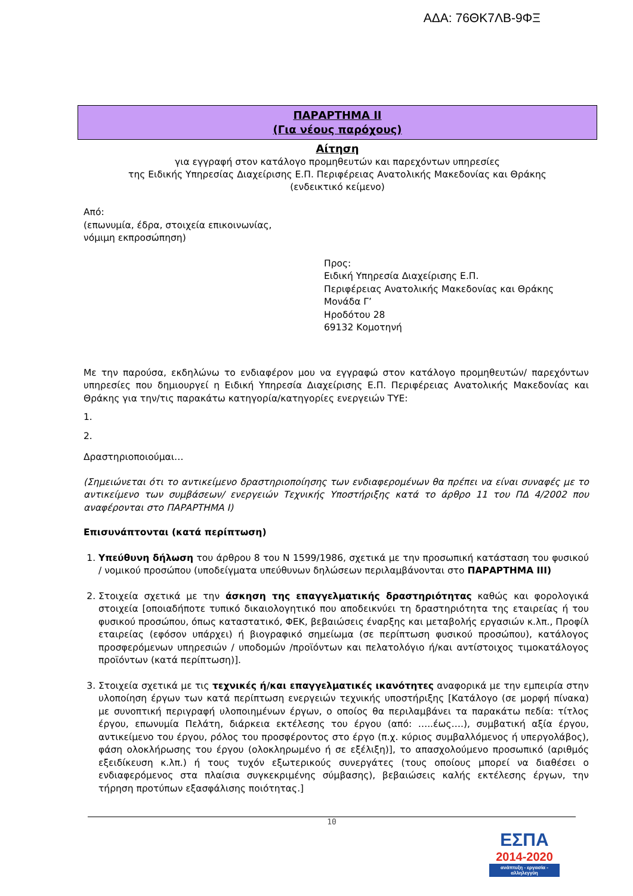ΑΔΑ: 76ΘΚ7ΛΒ-9ΦΞ
ΠΑΡΑΡΤΗΜΑ ΙΙ
(Για νέους παρόχους)
Αίτηση
για εγγραφή στον κατάλογο προμηθευτών και παρεχόντων υπηρεσίες
της Ειδικής Υπηρεσίας Διαχείρισης Ε.Π. Περιφέρειας Ανατολικής Μακεδονίας και Θράκης
(ενδεικτικό κείμενο)
Από:
(επωνυμία, έδρα, στοιχεία επικοινωνίας,
νόμιμη εκπροσώπηση)
Προς:
Ειδική Υπηρεσία Διαχείρισης Ε.Π.
Περιφέρειας Ανατολικής Μακεδονίας και Θράκης
Μονάδα Γ’
Ηροδότου 28
69132 Κομοτηνή
Με την παρούσα, εκδηλώνω το ενδιαφέρον μου να εγγραφώ στον κατάλογο προμηθευτών/ παρεχόντων υπηρεσίες που δημιουργεί η Ειδική Υπηρεσία Διαχείρισης Ε.Π. Περιφέρειας Ανατολικής Μακεδονίας και Θράκης για την/τις παρακάτω κατηγορία/κατηγορίες ενεργειών ΤΥΕ:
1.
2.
Δραστηριοποιούμαι…
(Σημειώνεται ότι το αντικείμενο δραστηριοποίησης των ενδιαφερομένων θα πρέπει να είναι συναφές με το αντικείμενο των συμβάσεων/ ενεργειών Τεχνικής Υποστήριξης κατά το άρθρο 11 του ΠΔ 4/2002 που αναφέρονται στο ΠΑΡΑΡΤΗΜΑ Ι)
Επισυνάπτονται (κατά περίπτωση)
1. Υπεύθυνη δήλωση του άρθρου 8 του Ν 1599/1986, σχετικά με την προσωπική κατάσταση του φυσικού / νομικού προσώπου (υποδείγματα υπεύθυνων δηλώσεων περιλαμβάνονται στο ΠΑΡΑΡΤΗΜΑ ΙΙΙ)
2. Στοιχεία σχετικά με την άσκηση της επαγγελματικής δραστηριότητας καθώς και φορολογικά στοιχεία [οποιαδήποτε τυπικό δικαιολογητικό που αποδεικνύει τη δραστηριότητα της εταιρείας ή του φυσικού προσώπου, όπως καταστατικό, ΦΕΚ, βεβαιώσεις έναρξης και μεταβολής εργασιών κ.λπ., Προφίλ εταιρείας (εφόσον υπάρχει) ή βιογραφικό σημείωμα (σε περίπτωση φυσικού προσώπου), κατάλογος προσφερόμενων υπηρεσιών / υποδομών /προϊόντων και πελατολόγιο ή/και αντίστοιχος τιμοκατάλογος προϊόντων (κατά περίπτωση)].
3. Στοιχεία σχετικά με τις τεχνικές ή/και επαγγελματικές ικανότητες αναφορικά με την εμπειρία στην υλοποίηση έργων των κατά περίπτωση ενεργειών τεχνικής υποστήριξης [Κατάλογο (σε μορφή πίνακα) με συνοπτική περιγραφή υλοποιημένων έργων, ο οποίος θα περιλαμβάνει τα παρακάτω πεδία: τίτλος έργου, επωνυμία Πελάτη, διάρκεια εκτέλεσης του έργου (από: …..έως….), συμβατική αξία έργου, αντικείμενο του έργου, ρόλος του προσφέροντος στο έργο (π.χ. κύριος συμβαλλόμενος ή υπεργολάβος), φάση ολοκλήρωσης του έργου (ολοκληρωμένο ή σε εξέλιξη)], το απασχολούμενο προσωπικό (αριθμός εξειδίκευση κ.λπ.) ή τους τυχόν εξωτερικούς συνεργάτες (τους οποίους μπορεί να διαθέσει ο ενδιαφερόμενος στα πλαίσια συγκεκριμένης σύμβασης), βεβαιώσεις καλής εκτέλεσης έργων, την τήρηση προτύπων εξασφάλισης ποιότητας.]
10
ΕΣΠΑ
2014-2020
ανάπτυξη - εργασία - αλληλεγγύη